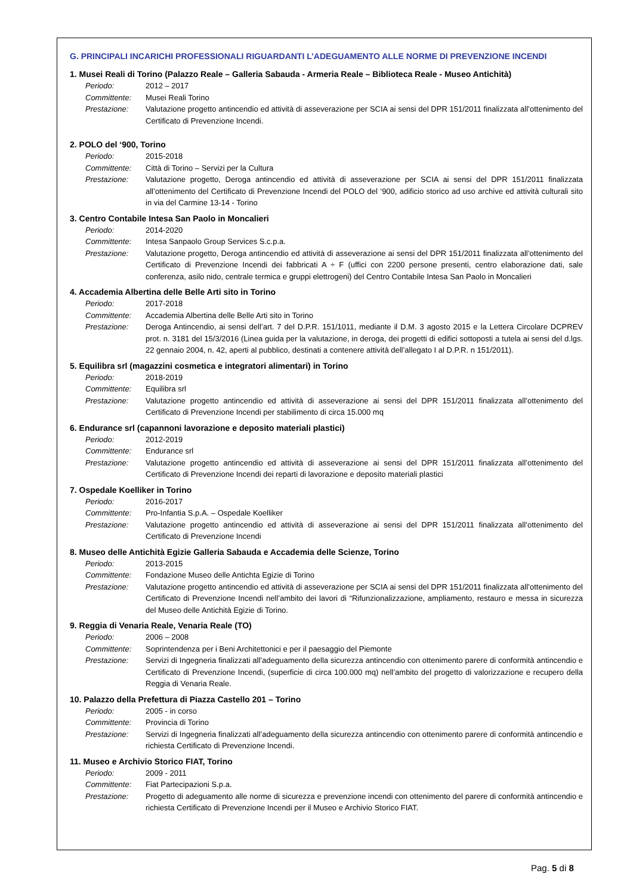G. PRINCIPALI INCARICHI PROFESSIONALI RIGUARDANTI L’ADEGUAMENTO ALLE NORME DI PREVENZIONE INCENDI
1. Musei Reali di Torino (Palazzo Reale – Galleria Sabauda - Armeria Reale – Biblioteca Reale - Museo Antichità)
Periodo: 2012 – 2017
Committente: Musei Reali Torino
Prestazione: Valutazione progetto antincendio ed attività di asseverazione per SCIA ai sensi del DPR 151/2011 finalizzata all’ottenimento del Certificato di Prevenzione Incendi.
2. POLO del ‘900, Torino
Periodo: 2015-2018
Committente: Città di Torino – Servizi per la Cultura
Prestazione: Valutazione progetto, Deroga antincendio ed attività di asseverazione per SCIA ai sensi del DPR 151/2011 finalizzata all’ottenimento del Certificato di Prevenzione Incendi del POLO del ‘900, adificio storico ad uso archive ed attività culturali sito in via del Carmine 13-14 - Torino
3. Centro Contabile Intesa San Paolo in Moncalieri
Periodo: 2014-2020
Committente: Intesa Sanpaolo Group Services S.c.p.a.
Prestazione: Valutazione progetto, Deroga antincendio ed attività di asseverazione ai sensi del DPR 151/2011 finalizzata all’ottenimento del Certificato di Prevenzione Incendi dei fabbricati A ÷ F (uffici con 2200 persone presenti, centro elaborazione dati, sale conferenza, asilo nido, centrale termica e gruppi elettrogeni) del Centro Contabile Intesa San Paolo in Moncalieri
4. Accademia Albertina delle Belle Arti sito in Torino
Periodo: 2017-2018
Committente: Accademia Albertina delle Belle Arti sito in Torino
Prestazione: Deroga Antincendio, ai sensi dell’art. 7 del D.P.R. 151/1011, mediante il D.M. 3 agosto 2015 e la Lettera Circolare DCPREV prot. n. 3181 del 15/3/2016 (Linea guida per la valutazione, in deroga, dei progetti di edifici sottoposti a tutela ai sensi del d.lgs. 22 gennaio 2004, n. 42, aperti al pubblico, destinati a contenere attività dell’allegato I al D.P.R. n 151/2011).
5. Equilibra srl (magazzini cosmetica e integratori alimentari) in Torino
Periodo: 2018-2019
Committente: Equilibra srl
Prestazione: Valutazione progetto antincendio ed attività di asseverazione ai sensi del DPR 151/2011 finalizzata all’ottenimento del Certificato di Prevenzione Incendi per stabilimento di circa 15.000 mq
6. Endurance srl (capannoni lavorazione e deposito materiali plastici)
Periodo: 2012-2019
Committente: Endurance srl
Prestazione: Valutazione progetto antincendio ed attività di asseverazione ai sensi del DPR 151/2011 finalizzata all’ottenimento del Certificato di Prevenzione Incendi dei reparti di lavorazione e deposito materiali plastici
7. Ospedale Koelliker in Torino
Periodo: 2016-2017
Committente: Pro-Infantia S.p.A. – Ospedale Koelliker
Prestazione: Valutazione progetto antincendio ed attività di asseverazione ai sensi del DPR 151/2011 finalizzata all’ottenimento del Certificato di Prevenzione Incendi
8. Museo delle Antichità Egizie Galleria Sabauda e Accademia delle Scienze, Torino
Periodo: 2013-2015
Committente: Fondazione Museo delle Antichta Egizie di Torino
Prestazione: Valutazione progetto antincendio ed attività di asseverazione per SCIA ai sensi del DPR 151/2011 finalizzata all’ottenimento del Certificato di Prevenzione Incendi nell’ambito dei lavori di “Rifunzionalizzazione, ampliamento, restauro e messa in sicurezza del Museo delle Antichità Egizie di Torino.
9. Reggia di Venaria Reale, Venaria Reale (TO)
Periodo: 2006 – 2008
Committente: Soprintendenza per i Beni Architettonici e per il paesaggio del Piemonte
Prestazione: Servizi di Ingegneria finalizzati all’adeguamento della sicurezza antincendio con ottenimento parere di conformità antincendio e Certificato di Prevenzione Incendi, (superficie di circa 100.000 mq) nell’ambito del progetto di valorizzazione e recupero della Reggia di Venaria Reale.
10. Palazzo della Prefettura di Piazza Castello 201 – Torino
Periodo: 2005 - in corso
Committente: Provincia di Torino
Prestazione: Servizi di Ingegneria finalizzati all’adeguamento della sicurezza antincendio con ottenimento parere di conformità antincendio e richiesta Certificato di Prevenzione Incendi.
11. Museo e Archivio Storico FIAT, Torino
Periodo: 2009 - 2011
Committente: Fiat Partecipazioni S.p.a.
Prestazione: Progetto di adeguamento alle norme di sicurezza e prevenzione incendi con ottenimento del parere di conformità antincendio e richiesta Certificato di Prevenzione Incendi per il Museo e Archivio Storico FIAT.
Pag. 5 di 8